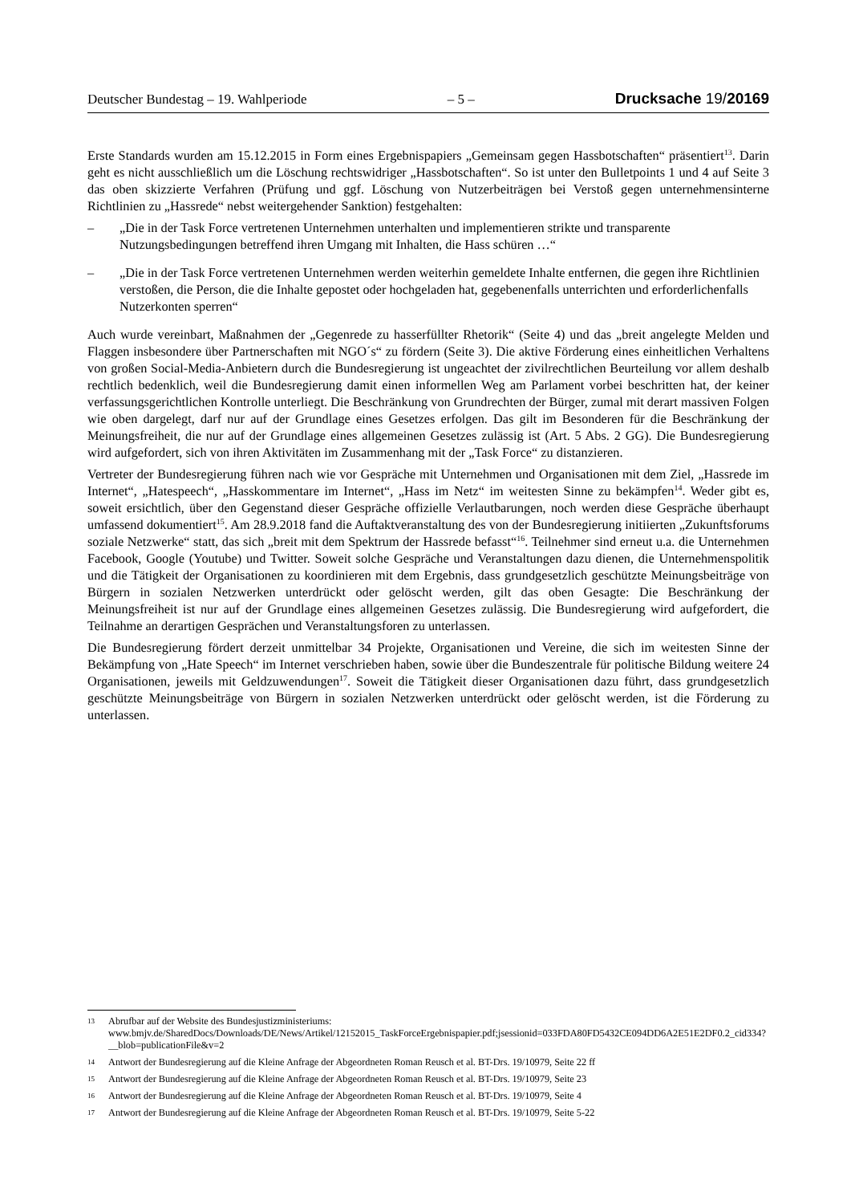Deutscher Bundestag – 19. Wahlperiode – 5 – Drucksache 19/20169
Erste Standards wurden am 15.12.2015 in Form eines Ergebnispapiers „Gemeinsam gegen Hassbotschaften“ präsentiert<sup>13</sup>. Darin geht es nicht ausschließlich um die Löschung rechtswidriger „Hassbotschaften“. So ist unter den Bulletpoints 1 und 4 auf Seite 3 das oben skizzierte Verfahren (Prüfung und ggf. Löschung von Nutzerbeiträgen bei Verstoß gegen unternehmensinterne Richtlinien zu „Hassrede“ nebst weitergehender Sanktion) festgehalten:
– „Die in der Task Force vertretenen Unternehmen unterhalten und implementieren strikte und transparente Nutzungsbedingungen betreffend ihren Umgang mit Inhalten, die Hass schüren …“
– „Die in der Task Force vertretenen Unternehmen werden weiterhin gemeldete Inhalte entfernen, die gegen ihre Richtlinien verstoßen, die Person, die die Inhalte gepostet oder hochgeladen hat, gegebenenfalls unterrichten und erforderlichenfalls Nutzerkonten sperren“
Auch wurde vereinbart, Maßnahmen der „Gegenrede zu hasserfüllter Rhetorik“ (Seite 4) und das „breit angelegte Melden und Flaggen insbesondere über Partnerschaften mit NGO´s“ zu fördern (Seite 3). Die aktive Förderung eines einheitlichen Verhaltens von großen Social-Media-Anbietern durch die Bundesregierung ist ungeachtet der zivilrechtlichen Beurteilung vor allem deshalb rechtlich bedenklich, weil die Bundesregierung damit einen informellen Weg am Parlament vorbei beschritten hat, der keiner verfassungsgerichtlichen Kontrolle unterliegt. Die Beschränkung von Grundrechten der Bürger, zumal mit derart massiven Folgen wie oben dargelegt, darf nur auf der Grundlage eines Gesetzes erfolgen. Das gilt im Besonderen für die Beschränkung der Meinungsfreiheit, die nur auf der Grundlage eines allgemeinen Gesetzes zulässig ist (Art. 5 Abs. 2 GG). Die Bundesregierung wird aufgefordert, sich von ihren Aktivitäten im Zusammenhang mit der „Task Force“ zu distanzieren.
Vertreter der Bundesregierung führen nach wie vor Gespräche mit Unternehmen und Organisationen mit dem Ziel, „Hassrede im Internet“, „Hatespeech“, „Hasskommentare im Internet“, „Hass im Netz“ im weitesten Sinne zu bekämpfen<sup>14</sup>. Weder gibt es, soweit ersichtlich, über den Gegenstand dieser Gespräche offizielle Verlautbarungen, noch werden diese Gespräche überhaupt umfassend dokumentiert<sup>15</sup>. Am 28.9.2018 fand die Auftaktveranstaltung des von der Bundesregierung initiierten „Zukunftsforums soziale Netzwerke“ statt, das sich „breit mit dem Spektrum der Hassrede befasst“<sup>16</sup>. Teilnehmer sind erneut u.a. die Unternehmen Facebook, Google (Youtube) und Twitter. Soweit solche Gespräche und Veranstaltungen dazu dienen, die Unternehmenspolitik und die Tätigkeit der Organisationen zu koordinieren mit dem Ergebnis, dass grundgesetzlich geschützte Meinungsbeiträge von Bürgern in sozialen Netzwerken unterdrückt oder gelöscht werden, gilt das oben Gesagte: Die Beschränkung der Meinungsfreiheit ist nur auf der Grundlage eines allgemeinen Gesetzes zulässig. Die Bundesregierung wird aufgefordert, die Teilnahme an derartigen Gesprächen und Veranstaltungsforen zu unterlassen.
Die Bundesregierung fördert derzeit unmittelbar 34 Projekte, Organisationen und Vereine, die sich im weitesten Sinne der Bekämpfung von „Hate Speech“ im Internet verschrieben haben, sowie über die Bundeszentrale für politische Bildung weitere 24 Organisationen, jeweils mit Geldzuwendungen<sup>17</sup>. Soweit die Tätigkeit dieser Organisationen dazu führt, dass grundgesetzlich geschützte Meinungsbeiträge von Bürgern in sozialen Netzwerken unterdrückt oder gelöscht werden, ist die Förderung zu unterlassen.
13 Abrufbar auf der Website des Bundesjustizministeriums: www.bmjv.de/SharedDocs/Downloads/DE/News/Artikel/12152015_TaskForceErgebnispapier.pdf;jsessionid=033FDA80FD5432CE094DD6A2E51E2DF0.2_cid334?__blob=publicationFile&v=2
14 Antwort der Bundesregierung auf die Kleine Anfrage der Abgeordneten Roman Reusch et al. BT-Drs. 19/10979, Seite 22 ff
15 Antwort der Bundesregierung auf die Kleine Anfrage der Abgeordneten Roman Reusch et al. BT-Drs. 19/10979, Seite 23
16 Antwort der Bundesregierung auf die Kleine Anfrage der Abgeordneten Roman Reusch et al. BT-Drs. 19/10979, Seite 4
17 Antwort der Bundesregierung auf die Kleine Anfrage der Abgeordneten Roman Reusch et al. BT-Drs. 19/10979, Seite 5-22